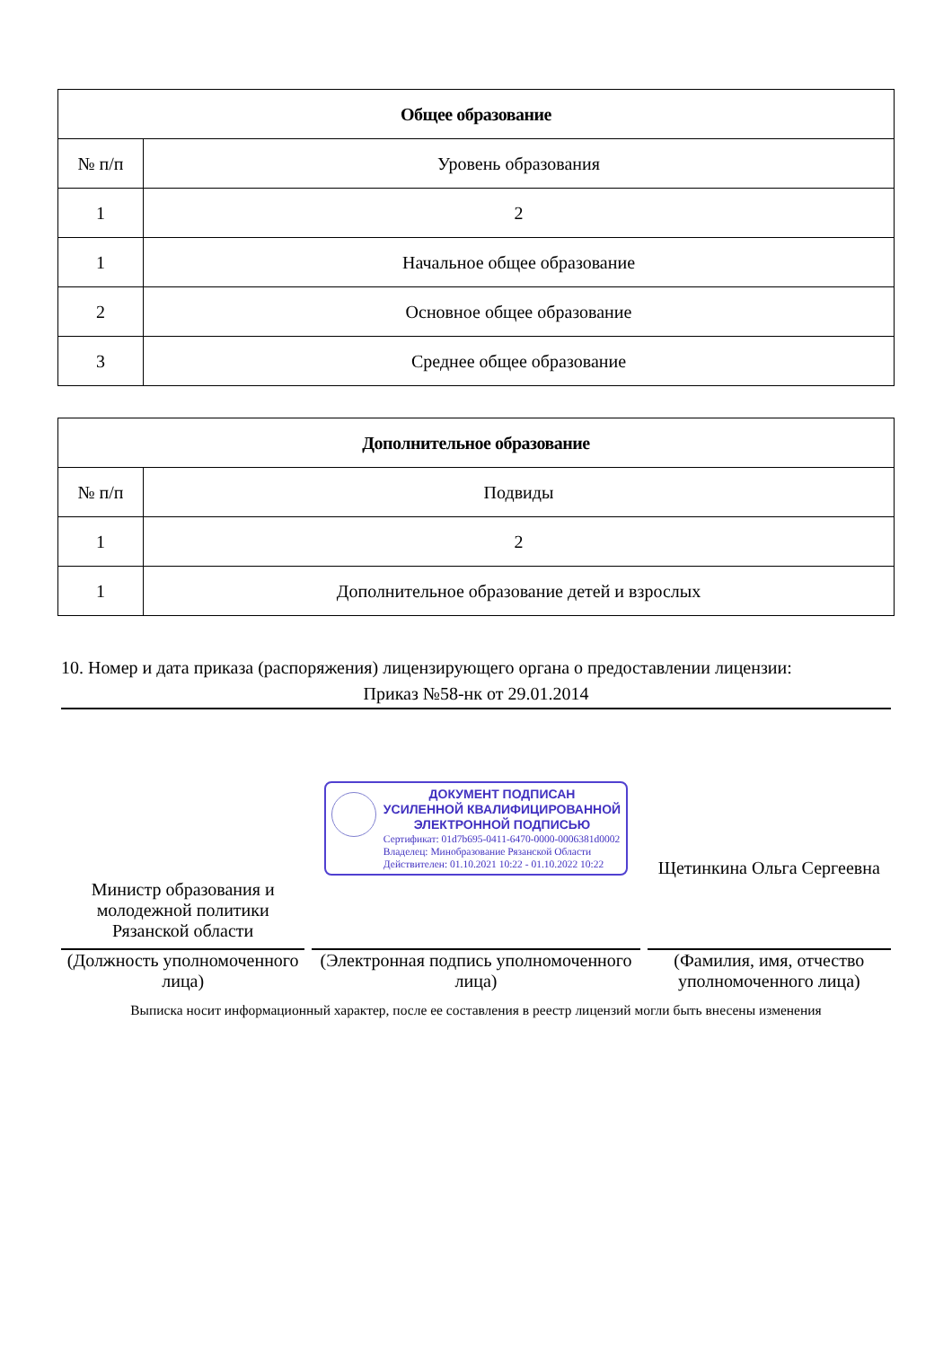| Общее образование | |
| --- | --- |
| № п/п | Уровень образования |
| 1 | 2 |
| 1 | Начальное общее образование |
| 2 | Основное общее образование |
| 3 | Среднее общее образование |
| Дополнительное образование | |
| --- | --- |
| № п/п | Подвиды |
| 1 | 2 |
| 1 | Дополнительное образование детей и взрослых |
10. Номер и дата приказа (распоряжения) лицензирующего органа о предоставлении лицензии:
Приказ №58-нк от 29.01.2014
Министр образования и молодежной политики Рязанской области
(Должность уполномоченного лица)
ДОКУМЕНТ ПОДПИСАН
УСИЛЕННОЙ КВАЛИФИЦИРОВАННОЙ
ЭЛЕКТРОННОЙ ПОДПИСЬЮ
Сертификат: 01d7b695-0411-6470-0000-0006381d0002
Владелец: Минобразование Рязанской Области
Действителен: 01.10.2021 10:22 - 01.10.2022 10:22
(Электронная подпись уполномоченного лица)
Щетинкина Ольга Сергеевна
(Фамилия, имя, отчество уполномоченного лица)
Выписка носит информационный характер, после ее составления в реестр лицензий могли быть внесены изменения